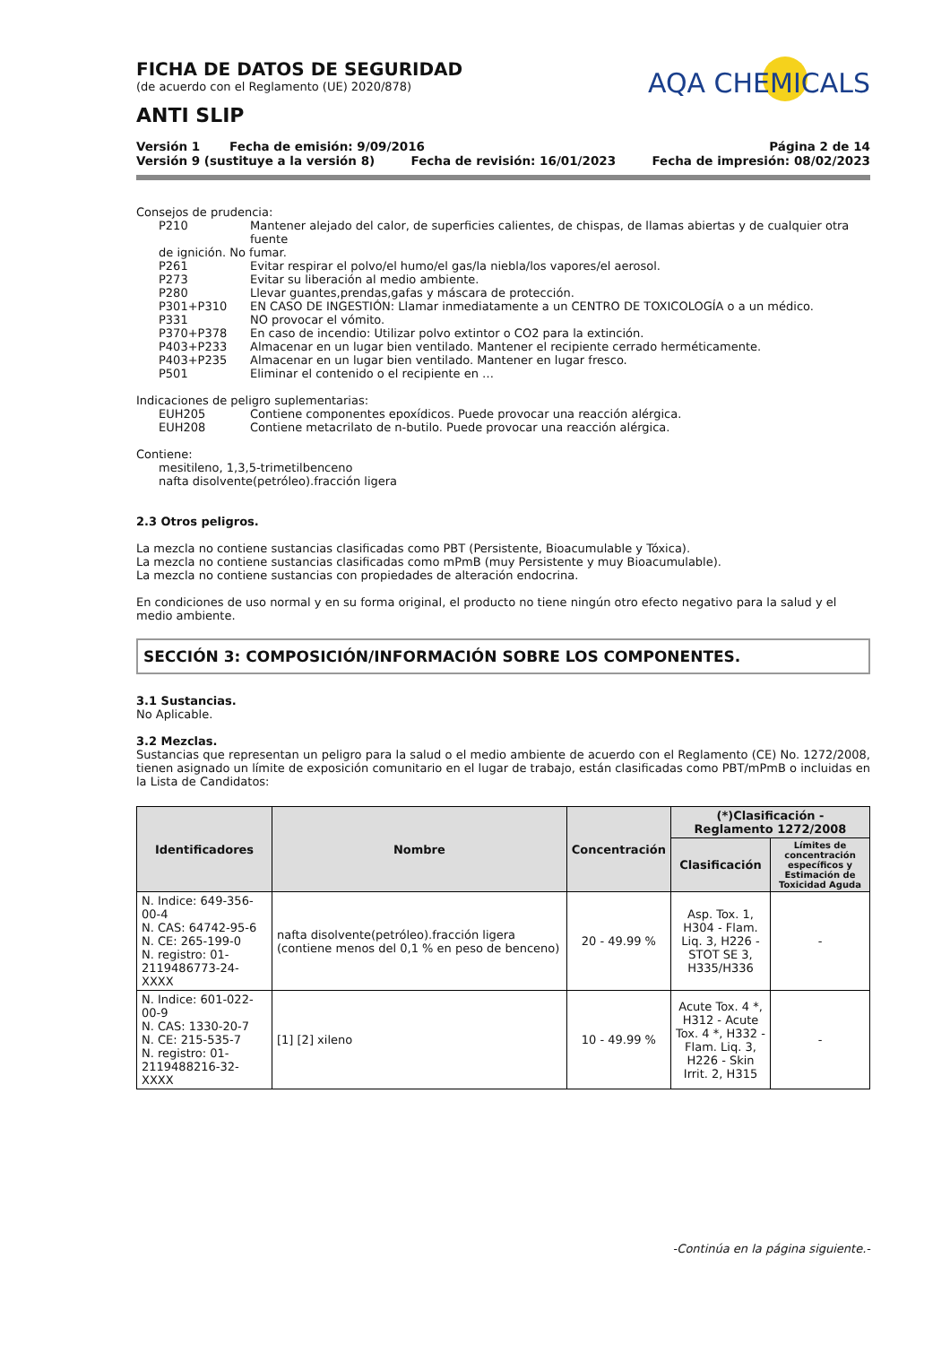FICHA DE DATOS DE SEGURIDAD
(de acuerdo con el Reglamento (UE) 2020/878)
ANTI SLIP
AQA CHEMICALS
Versión 1 Fecha de emisión: 9/09/2016 Página 2 de 14
Versión 9 (sustituye a la versión 8) Fecha de revisión: 16/01/2023 Fecha de impresión: 08/02/2023
Consejos de prudencia:
P210 Mantener alejado del calor, de superficies calientes, de chispas, de llamas abiertas y de cualquier otra fuente
de ignición. No fumar.
P261 Evitar respirar el polvo/el humo/el gas/la niebla/los vapores/el aerosol.
P273 Evitar su liberación al medio ambiente.
P280 Llevar guantes,prendas,gafas y máscara de protección.
P301+P310 EN CASO DE INGESTIÓN: Llamar inmediatamente a un CENTRO DE TOXICOLOGÍA o a un médico.
P331 NO provocar el vómito.
P370+P378 En caso de incendio: Utilizar polvo extintor o CO2 para la extinción.
P403+P233 Almacenar en un lugar bien ventilado. Mantener el recipiente cerrado herméticamente.
P403+P235 Almacenar en un lugar bien ventilado. Mantener en lugar fresco.
P501 Eliminar el contenido o el recipiente en …
Indicaciones de peligro suplementarias:
EUH205 Contiene componentes epoxídicos. Puede provocar una reacción alérgica.
EUH208 Contiene metacrilato de n-butilo. Puede provocar una reacción alérgica.
Contiene:
mesitileno, 1,3,5-trimetilbenceno
nafta disolvente(petróleo).fracción ligera
2.3 Otros peligros.
La mezcla no contiene sustancias clasificadas como PBT (Persistente, Bioacumulable y Tóxica).
La mezcla no contiene sustancias clasificadas como mPmB (muy Persistente y muy Bioacumulable).
La mezcla no contiene sustancias con propiedades de alteración endocrina.
En condiciones de uso normal y en su forma original, el producto no tiene ningún otro efecto negativo para la salud y el medio ambiente.
SECCIÓN 3: COMPOSICIÓN/INFORMACIÓN SOBRE LOS COMPONENTES.
3.1 Sustancias.
No Aplicable.
3.2 Mezclas.
Sustancias que representan un peligro para la salud o el medio ambiente de acuerdo con el Reglamento (CE) No. 1272/2008, tienen asignado un límite de exposición comunitario en el lugar de trabajo, están clasificadas como PBT/mPmB o incluidas en la Lista de Candidatos:
| Identificadores | Nombre | Concentración | (*)Clasificación - Reglamento 1272/2008 | |
| --- | --- | --- | --- | --- |
| | | | Clasificación | Límites de concentración específicos y Estimación de Toxicidad Aguda |
| N. Indice: 649-356-00-4 N. CAS: 64742-95-6 N. CE: 265-199-0 N. registro: 01-2119486773-24-XXXX | nafta disolvente(petróleo).fracción ligera (contiene menos del 0,1 % en peso de benceno) | 20 - 49.99 % | Asp. Tox. 1, H304 - Flam. Liq. 3, H226 - STOT SE 3, H335/H336 | - |
| N. Indice: 601-022-00-9 N. CAS: 1330-20-7 N. CE: 215-535-7 N. registro: 01-2119488216-32-XXXX | [1] [2] xileno | 10 - 49.99 % | Acute Tox. 4 *, H312 - Acute Tox. 4 *, H332 - Flam. Liq. 3, H226 - Skin Irrit. 2, H315 | - |
-Continúa en la página siguiente.-